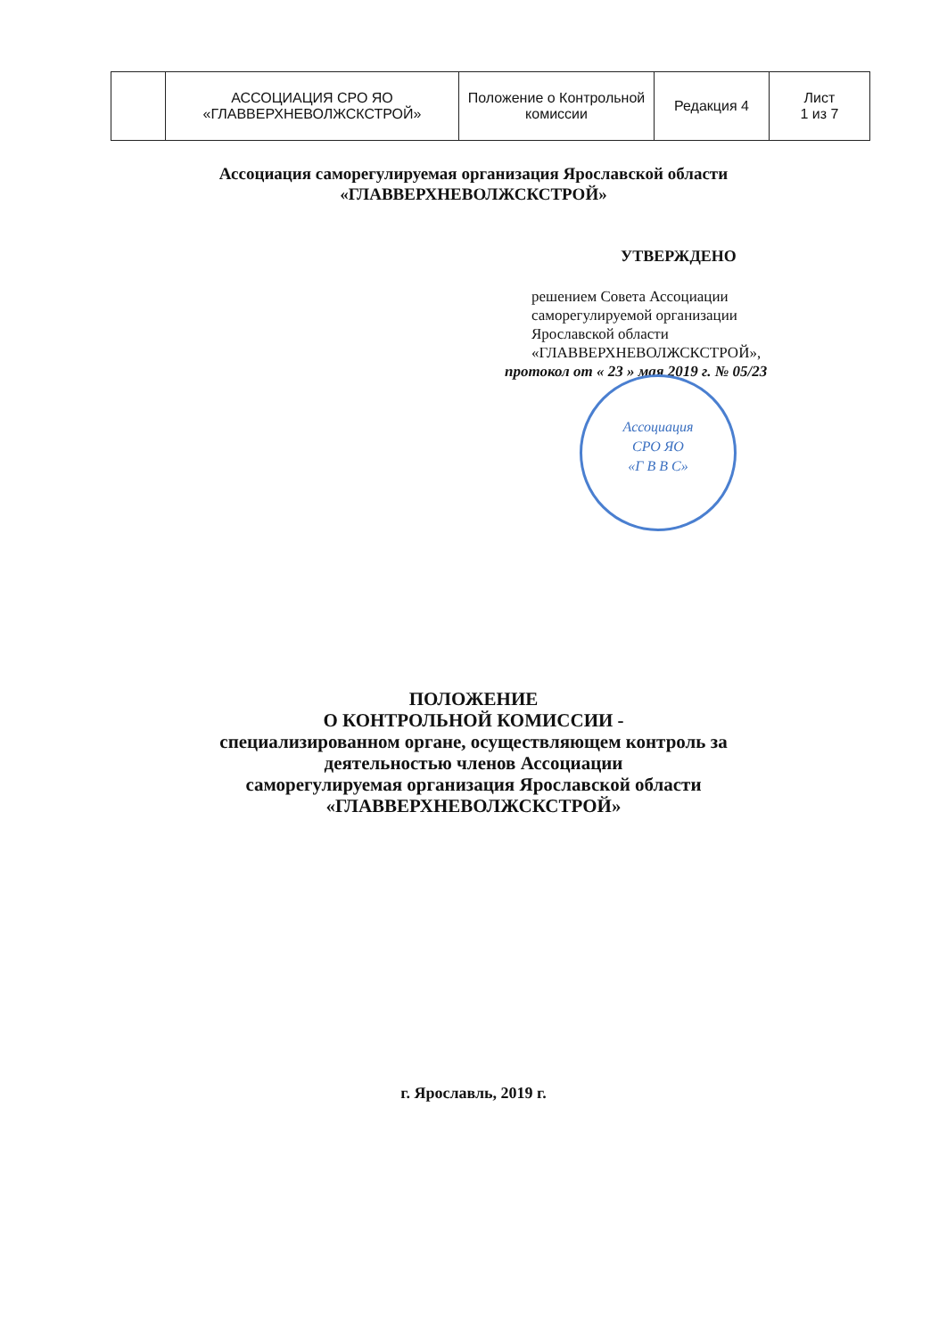| | АССОЦИАЦИЯ СРО ЯО «ГЛАВВЕРХНЕВОЛЖСКСТРОЙ» | Положение о Контрольной комиссии | Редакция 4 | Лист 1 из 7 |
Ассоциация саморегулируемая организация Ярославской области
«ГЛАВВЕРХНЕВОЛЖСКСТРОЙ»
УТВЕРЖДЕНО
решением Совета Ассоциации
саморегулируемой организации
Ярославской области
«ГЛАВВЕРХНЕВОЛЖСКСТРОЙ»,
протокол от « 23 » мая 2019 г. № 05/23
Ассоциация
СРО ЯО
«Г В В С»
ПОЛОЖЕНИЕ
О КОНТРОЛЬНОЙ КОМИССИИ -
специализированном органе, осуществляющем контроль за
деятельностью членов Ассоциации
саморегулируемая организация Ярославской области
«ГЛАВВЕРХНЕВОЛЖСКСТРОЙ»
г. Ярославль, 2019 г.